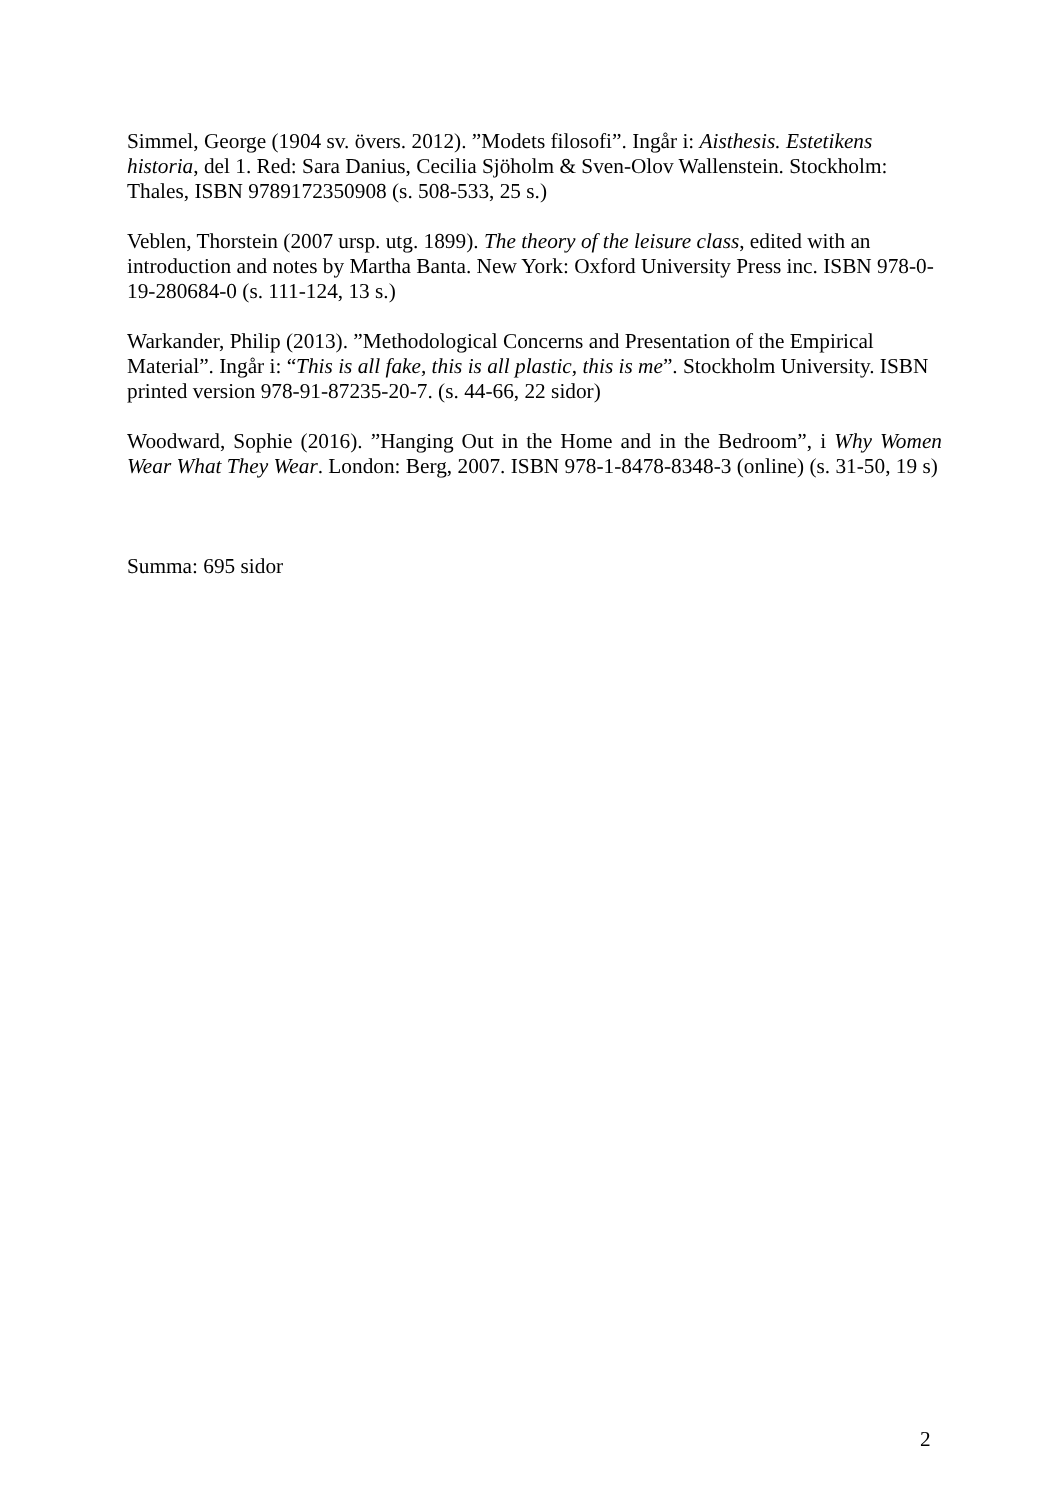Simmel, George (1904 sv. övers. 2012). ”Modets filosofi”. Ingår i: Aisthesis. Estetikens historia, del 1. Red: Sara Danius, Cecilia Sjöholm & Sven-Olov Wallenstein. Stockholm: Thales, ISBN 9789172350908 (s. 508-533, 25 s.)
Veblen, Thorstein (2007 ursp. utg. 1899). The theory of the leisure class, edited with an introduction and notes by Martha Banta. New York: Oxford University Press inc. ISBN 978-0-19-280684-0 (s. 111-124, 13 s.)
Warkander, Philip (2013). ”Methodological Concerns and Presentation of the Empirical Material”. Ingår i: “This is all fake, this is all plastic, this is me”. Stockholm University. ISBN printed version 978-91-87235-20-7. (s. 44-66, 22 sidor)
Woodward, Sophie (2016). ”Hanging Out in the Home and in the Bedroom”, i Why Women Wear What They Wear. London: Berg, 2007. ISBN 978-1-8478-8348-3 (online) (s. 31-50, 19 s)
Summa: 695 sidor
2